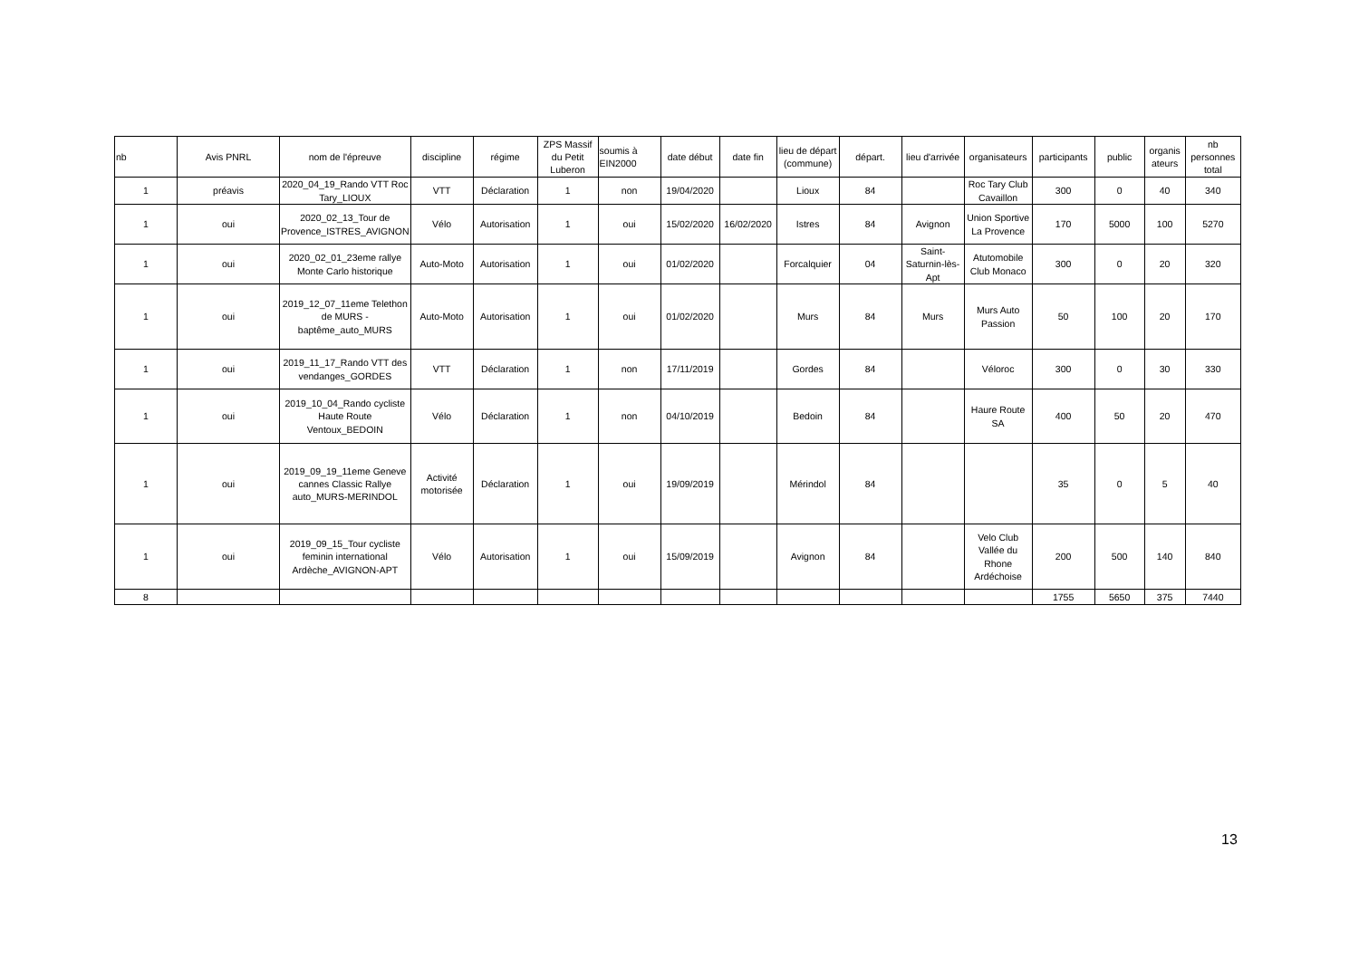| nb | Avis PNRL | nom de l'épreuve | discipline | régime | ZPS Massif du Petit Luberon | soumis à EIN2000 | date début | date fin | lieu de départ (commune) | départ. | lieu d'arrivée | organisateurs | participants | public | organis ateurs | nb personnes total |
| --- | --- | --- | --- | --- | --- | --- | --- | --- | --- | --- | --- | --- | --- | --- | --- | --- |
| 1 | préavis | 2020_04_19_Rando VTT Roc Tary_LIOUX | VTT | Déclaration | 1 | non | 19/04/2020 | | Lioux | 84 | | Roc Tary Club Cavaillon | 300 | 0 | 40 | 340 |
| 1 | oui | 2020_02_13_Tour de Provence_ISTRES_AVIGNON | Vélo | Autorisation | 1 | oui | 15/02/2020 | 16/02/2020 | Istres | 84 | Avignon | Union Sportive La Provence | 170 | 5000 | 100 | 5270 |
| 1 | oui | 2020_02_01_23eme rallye Monte Carlo historique | Auto-Moto | Autorisation | 1 | oui | 01/02/2020 | | Forcalquier | 04 | Saint-Saturnin-lès-Apt | Atutomobile Club Monaco | 300 | 0 | 20 | 320 |
| 1 | oui | 2019_12_07_11eme Telethon de MURS - baptême_auto_MURS | Auto-Moto | Autorisation | 1 | oui | 01/02/2020 | | Murs | 84 | Murs | Murs Auto Passion | 50 | 100 | 20 | 170 |
| 1 | oui | 2019_11_17_Rando VTT des vendanges_GORDES | VTT | Déclaration | 1 | non | 17/11/2019 | | Gordes | 84 | | Véloroc | 300 | 0 | 30 | 330 |
| 1 | oui | 2019_10_04_Rando cycliste Haute Route Ventoux_BEDOIN | Vélo | Déclaration | 1 | non | 04/10/2019 | | Bedoin | 84 | | Haure Route SA | 400 | 50 | 20 | 470 |
| 1 | oui | 2019_09_19_11eme Geneve cannes Classic Rallye auto_MURS-MERINDOL | Activité motorisée | Déclaration | 1 | oui | 19/09/2019 | | Mérindol | 84 | | | 35 | 0 | 5 | 40 |
| 1 | oui | 2019_09_15_Tour cycliste feminin international Ardèche_AVIGNON-APT | Vélo | Autorisation | 1 | oui | 15/09/2019 | | Avignon | 84 | | Velo Club Vallée du Rhone Ardéchoise | 200 | 500 | 140 | 840 |
| 8 | | | | | | | | | | | | | 1755 | 5650 | 375 | 7440 |
13